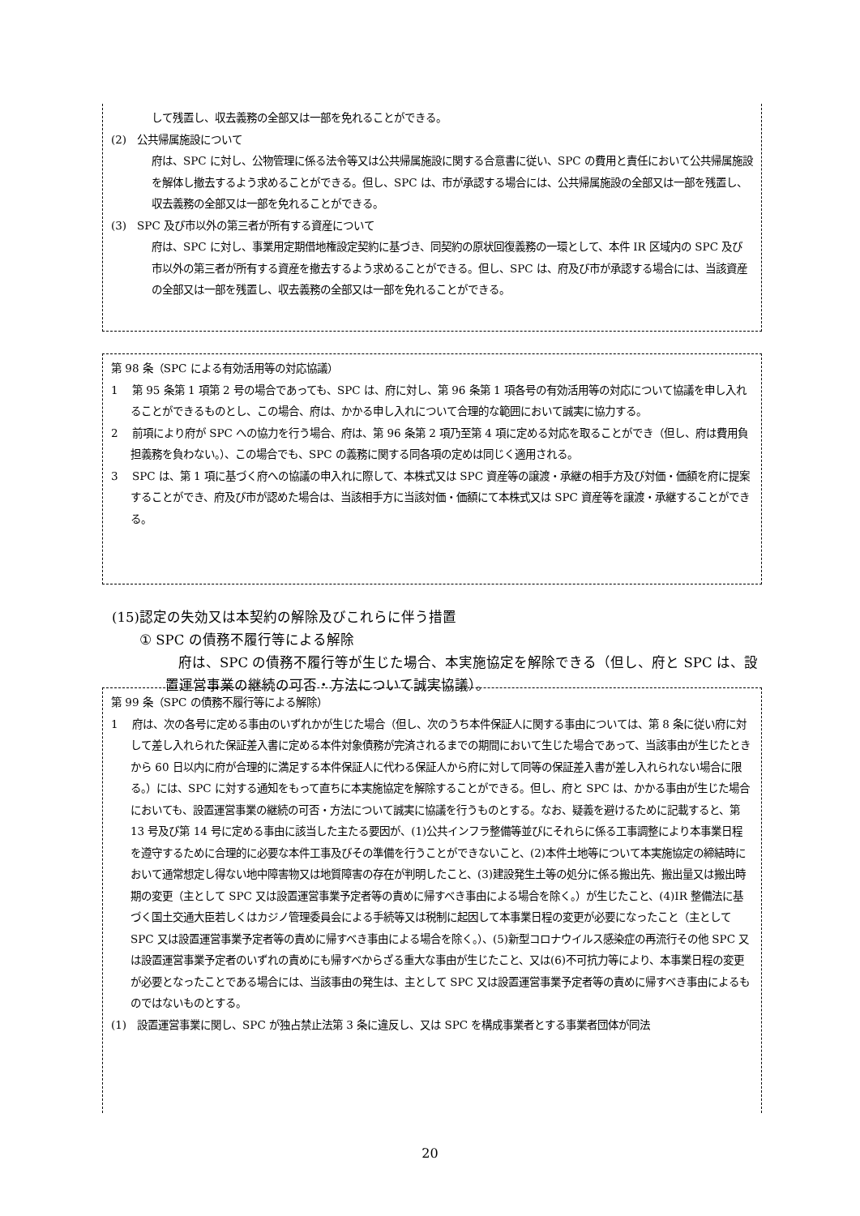して残置し、収去義務の全部又は一部を免れることができる。
(2)　公共帰属施設について
府は、SPC に対し、公物管理に係る法令等又は公共帰属施設に関する合意書に従い、SPC の費用と責任において公共帰属施設を解体し撤去するよう求めることができる。但し、SPC は、市が承認する場合には、公共帰属施設の全部又は一部を残置し、収去義務の全部又は一部を免れることができる。
(3)　SPC 及び市以外の第三者が所有する資産について
府は、SPC に対し、事業用定期借地権設定契約に基づき、同契約の原状回復義務の一環として、本件 IR 区域内の SPC 及び市以外の第三者が所有する資産を撤去するよう求めることができる。但し、SPC は、府及び市が承認する場合には、当該資産の全部又は一部を残置し、収去義務の全部又は一部を免れることができる。
第 98 条（SPC による有効活用等の対応協議）
1　 第 95 条第 1 項第 2 号の場合であっても、SPC は、府に対し、第 96 条第 1 項各号の有効活用等の対応について協議を申し入れることができるものとし、この場合、府は、かかる申し入れについて合理的な範囲において誠実に協力する。
2　 前項により府が SPC への協力を行う場合、府は、第 96 条第 2 項乃至第 4 項に定める対応を取ることができ（但し、府は費用負担義務を負わない。）、この場合でも、SPC の義務に関する同各項の定めは同じく適用される。
3　 SPC は、第 1 項に基づく府への協議の申入れに際して、本株式又は SPC 資産等の譲渡・承継の相手方及び対価・価額を府に提案することができ、府及び市が認めた場合は、当該相手方に当該対価・価額にて本株式又は SPC 資産等を譲渡・承継することができる。
(15)認定の失効又は本契約の解除及びこれらに伴う措置
① SPC の債務不履行等による解除
府は、SPC の債務不履行等が生じた場合、本実施協定を解除できる（但し、府と SPC は、設置運営事業の継続の可否・方法について誠実協議）。
第 99 条（SPC の債務不履行等による解除）
1　 府は、次の各号に定める事由のいずれかが生じた場合（但し、次のうち本件保証人に関する事由については、第 8 条に従い府に対して差し入れられた保証差入書に定める本件対象債務が完済されるまでの期間において生じた場合であって、当該事由が生じたときから 60 日以内に府が合理的に満足する本件保証人に代わる保証人から府に対して同等の保証差入書が差し入れられない場合に限る。）には、SPC に対する通知をもって直ちに本実施協定を解除することができる。但し、府と SPC は、かかる事由が生じた場合においても、設置運営事業の継続の可否・方法について誠実に協議を行うものとする。なお、疑義を避けるために記載すると、第 13 号及び第 14 号に定める事由に該当した主たる要因が、(1)公共インフラ整備等並びにそれらに係る工事調整により本事業日程を遵守するために合理的に必要な本件工事及びその準備を行うことができないこと、(2)本件土地等について本実施協定の締結時において通常想定し得ない地中障害物又は地質障害の存在が判明したこと、(3)建設発生土等の処分に係る搬出先、搬出量又は搬出時期の変更（主として SPC 又は設置運営事業予定者等の責めに帰すべき事由による場合を除く。）が生じたこと、(4)IR 整備法に基づく国土交通大臣若しくはカジノ管理委員会による手続等又は税制に起因して本事業日程の変更が必要になったこと（主として SPC 又は設置運営事業予定者等の責めに帰すべき事由による場合を除く。）、(5)新型コロナウイルス感染症の再流行その他 SPC 又は設置運営事業予定者のいずれの責めにも帰すべからざる重大な事由が生じたこと、又は(6)不可抗力等により、本事業日程の変更が必要となったことである場合には、当該事由の発生は、主として SPC 又は設置運営事業予定者等の責めに帰すべき事由によるものではないものとする。
(1)　設置運営事業に関し、SPC が独占禁止法第 3 条に違反し、又は SPC を構成事業者とする事業者団体が同法
20